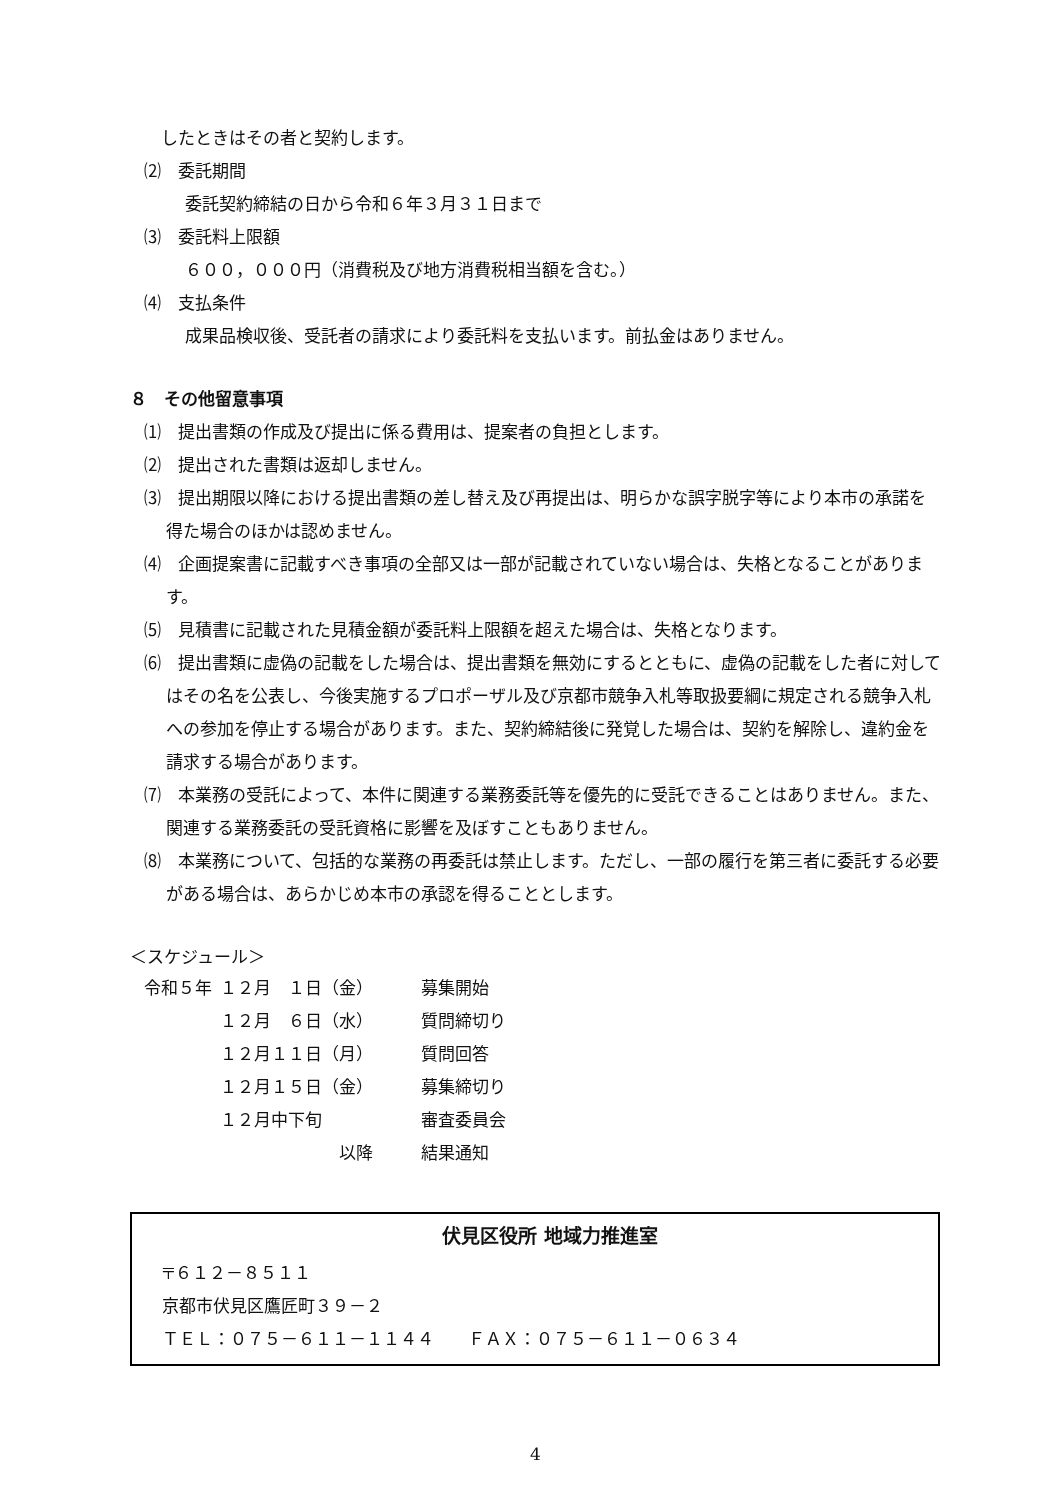したときはその者と契約します。
⑵　委託期間
委託契約締結の日から令和６年３月３１日まで
⑶　委託料上限額
６００，０００円（消費税及び地方消費税相当額を含む。）
⑷　支払条件
成果品検収後、受託者の請求により委託料を支払います。前払金はありません。
８　その他留意事項
⑴　提出書類の作成及び提出に係る費用は、提案者の負担とします。
⑵　提出された書類は返却しません。
⑶　提出期限以降における提出書類の差し替え及び再提出は、明らかな誤字脱字等により本市の承諾を得た場合のほかは認めません。
⑷　企画提案書に記載すべき事項の全部又は一部が記載されていない場合は、失格となることがあります。
⑸　見積書に記載された見積金額が委託料上限額を超えた場合は、失格となります。
⑹　提出書類に虚偽の記載をした場合は、提出書類を無効にするとともに、虚偽の記載をした者に対してはその名を公表し、今後実施するプロポーザル及び京都市競争入札等取扱要綱に規定される競争入札への参加を停止する場合があります。また、契約締結後に発覚した場合は、契約を解除し、違約金を請求する場合があります。
⑺　本業務の受託によって、本件に関連する業務委託等を優先的に受託できることはありません。また、関連する業務委託の受託資格に影響を及ぼすこともありません。
⑻　本業務について、包括的な業務の再委託は禁止します。ただし、一部の履行を第三者に委託する必要がある場合は、あらかじめ本市の承認を得ることとします。
＜スケジュール＞
| 令和５年 | １２月 １日（金） | 募集開始 |
| | １２月 ６日（水） | 質問締切り |
| | １２月１１日（月） | 質問回答 |
| | １２月１５日（金） | 募集締切り |
| | １２月中下旬 | 審査委員会 |
| | 以降 | 結果通知 |
伏見区役所 地域力推進室
〒６１２－８５１１
京都市伏見区鷹匠町３９－２
ＴＥＬ：０７５－６１１－１１４４　　ＦＡＸ：０７５－６１１－０６３４
4